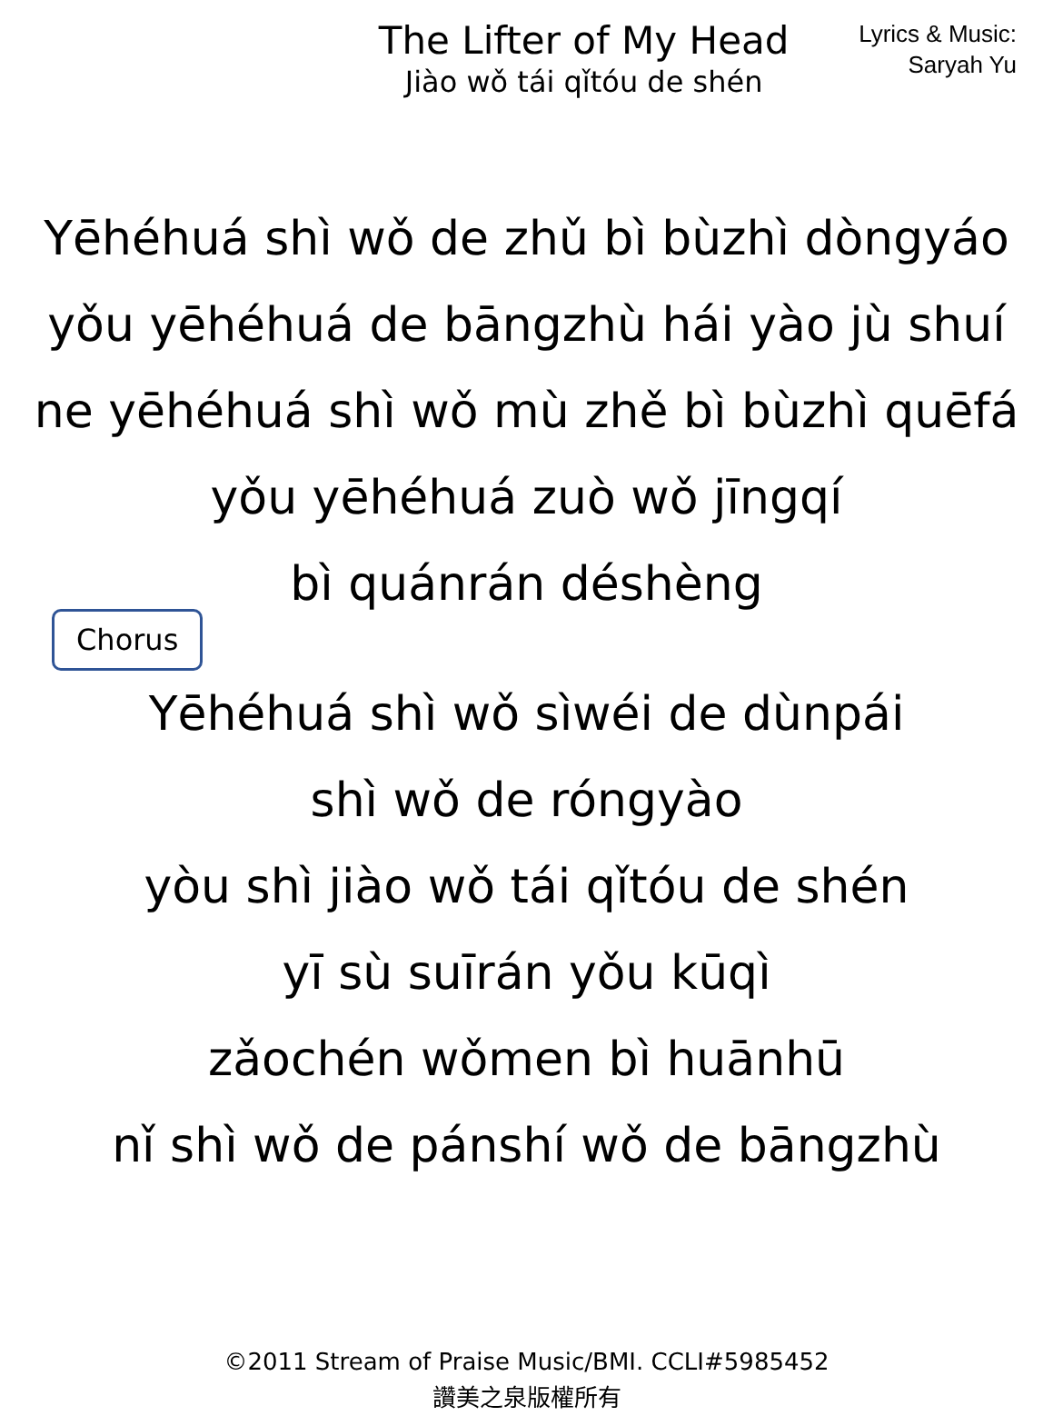The Lifter of My Head
Jiào wǒ tái qǐtóu de shén
Lyrics & Music:
Saryah Yu
Yēhéhuá shì wǒ de zhǔ bì bùzhì dòngyáo
yǒu yēhéhuá de bāngzhù hái yào jù shuí
ne yēhéhuá shì wǒ mù zhě bì bùzhì quēfá
yǒu yēhéhuá zuò wǒ jīngqí
bì quánrán déshèng
Chorus
Yēhéhuá shì wǒ sìwéi de dùnpái
shì wǒ de róngyào
yòu shì jiào wǒ tái qǐtóu de shén
yī sù suīrán yǒu kūqì
zǎochén wǒmen bì huānhū
nǐ shì wǒ de pánshí wǒ de bāngzhù
©2011 Stream of Praise Music/BMI. CCLI#5985452
讚美之泉版權所有